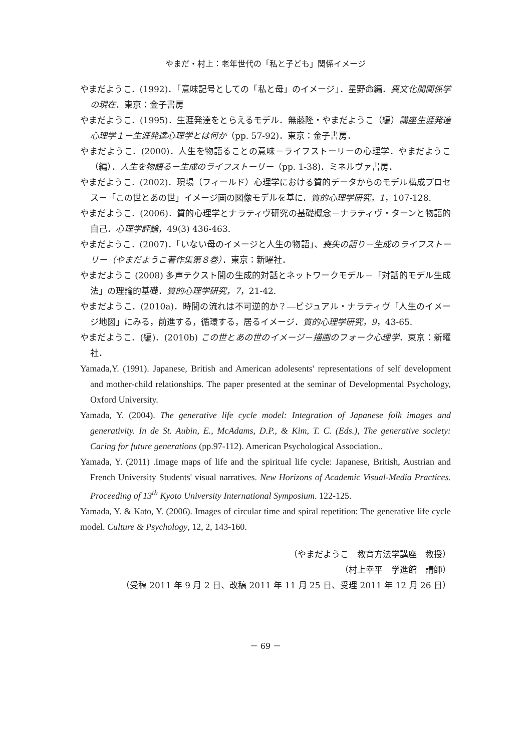やまだ・村上：老年世代の「私と子ども」関係イメージ
やまだようこ．(1992)．「意味記号としての「私と母」のイメージ」．星野命編．異文化間関係学の現在．東京：金子書房
やまだようこ．(1995)．生涯発達をとらえるモデル．無藤隆・やまだようこ（編）講座生涯発達心理学１－生涯発達心理学とは何か（pp. 57-92)．東京：金子書房．
やまだようこ．(2000)．人生を物語ることの意味－ライフストーリーの心理学．やまだようこ（編）．人生を物語る－生成のライフストーリー（pp. 1-38)．ミネルヴァ書房．
やまだようこ．(2002)．現場（フィールド）心理学における質的データからのモデル構成プロセス－「この世とあの世」イメージ画の図像モデルを基に．質的心理学研究，1，107-128.
やまだようこ．(2006)．質的心理学とナラティヴ研究の基礎概念－ナラティヴ・ターンと物語的自己．心理学評論，49(3) 436-463.
やまだようこ．(2007)．「いない母のイメージと人生の物語」、喪失の語り－生成のライフストーリー（やまだようこ著作集第８巻）．東京：新曜社．
やまだようこ (2008) 多声テクスト間の生成的対話とネットワークモデル－「対話的モデル生成法」の理論的基礎．質的心理学研究，7，21-42.
やまだようこ．(2010a)．時間の流れは不可逆的か？―ビジュアル・ナラティヴ「人生のイメージ地図」にみる，前進する，循環する，居るイメージ．質的心理学研究，9，43-65.
やまだようこ．(編)．(2010b) この世とあの世のイメージ－描画のフォーク心理学．東京：新曜社．
Yamada,Y. (1991). Japanese, British and American adolesents' representations of self development and mother-child relationships. The paper presented at the seminar of Developmental Psychology, Oxford University.
Yamada, Y. (2004). The generative life cycle model: Integration of Japanese folk images and generativity. In de St. Aubin, E., McAdams, D.P., & Kim, T. C. (Eds.), The generative society: Caring for future generations (pp.97-112). American Psychological Association..
Yamada, Y. (2011) .Image maps of life and the spiritual life cycle: Japanese, British, Austrian and French University Students' visual narratives. New Horizons of Academic Visual-Media Practices. Proceeding of 13<sup>th</sup> Kyoto University International Symposium. 122-125.
Yamada, Y. & Kato, Y. (2006). Images of circular time and spiral repetition: The generative life cycle model. Culture & Psychology, 12, 2, 143-160.
（やまだようこ　教育方法学講座　教授）
（村上幸平　学進館　講師）
（受稿 2011 年 9 月 2 日、改稿 2011 年 11 月 25 日、受理 2011 年 12 月 26 日）
－ 69 －